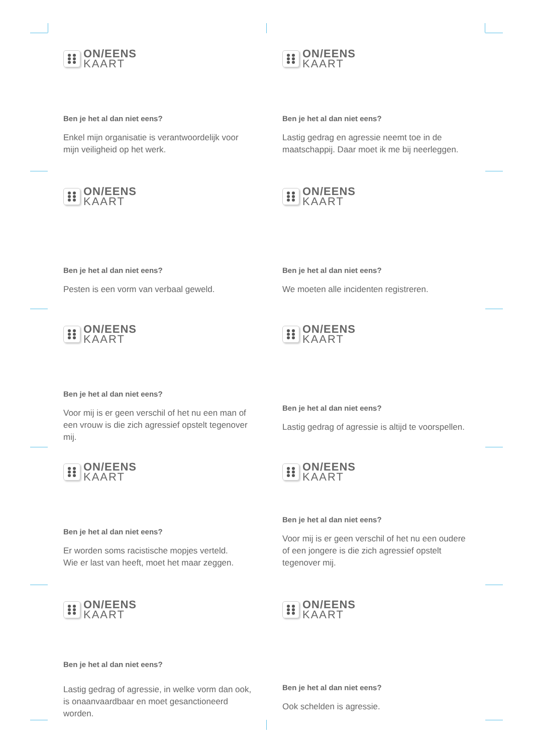ON/EENS
KAART
Ben je het al dan niet eens?
Enkel mijn organisatie is verantwoordelijk voor mijn veiligheid op het werk.
ON/EENS
KAART
Ben je het al dan niet eens?
Lastig gedrag en agressie neemt toe in de maatschappij. Daar moet ik me bij neerleggen.
ON/EENS
KAART
Ben je het al dan niet eens?
Pesten is een vorm van verbaal geweld.
ON/EENS
KAART
Ben je het al dan niet eens?
We moeten alle incidenten registreren.
ON/EENS
KAART
Ben je het al dan niet eens?
Voor mij is er geen verschil of het nu een man of een vrouw is die zich agressief opstelt tegenover mij.
ON/EENS
KAART
Ben je het al dan niet eens?
Lastig gedrag of agressie is altijd te voorspellen.
ON/EENS
KAART
Ben je het al dan niet eens?
Er worden soms racistische mopjes verteld.
Wie er last van heeft, moet het maar zeggen.
ON/EENS
KAART
Ben je het al dan niet eens?
Voor mij is er geen verschil of het nu een oudere of een jongere is die zich agressief opstelt tegenover mij.
ON/EENS
KAART
Ben je het al dan niet eens?
Lastig gedrag of agressie, in welke vorm dan ook, is onaanvaardbaar en moet gesanctioneerd worden.
ON/EENS
KAART
Ben je het al dan niet eens?
Ook schelden is agressie.